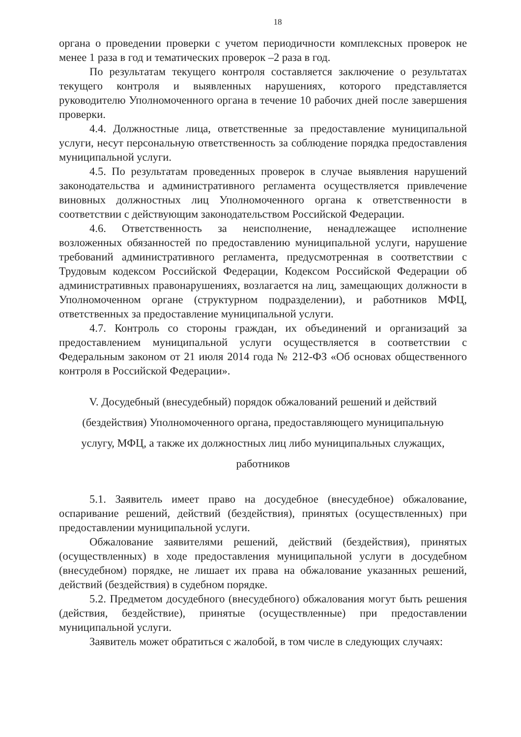18
органа о проведении проверки с учетом периодичности комплексных проверок не менее 1 раза в год и тематических проверок –2 раза в год.
По результатам текущего контроля составляется заключение о результатах текущего контроля и выявленных нарушениях, которого представляется руководителю Уполномоченного органа в течение 10 рабочих дней после завершения проверки.
4.4. Должностные лица, ответственные за предоставление муниципальной услуги, несут персональную ответственность за соблюдение порядка предоставления муниципальной услуги.
4.5. По результатам проведенных проверок в случае выявления нарушений законодательства и административного регламента осуществляется привлечение виновных должностных лиц Уполномоченного органа к ответственности в соответствии с действующим законодательством Российской Федерации.
4.6. Ответственность за неисполнение, ненадлежащее исполнение возложенных обязанностей по предоставлению муниципальной услуги, нарушение требований административного регламента, предусмотренная в соответствии с Трудовым кодексом Российской Федерации, Кодексом Российской Федерации об административных правонарушениях, возлагается на лиц, замещающих должности в Уполномоченном органе (структурном подразделении), и работников МФЦ, ответственных за предоставление муниципальной услуги.
4.7. Контроль со стороны граждан, их объединений и организаций за предоставлением муниципальной услуги осуществляется в соответствии с Федеральным законом от 21 июля 2014 года № 212-ФЗ «Об основах общественного контроля в Российской Федерации».
V. Досудебный (внесудебный) порядок обжалований решений и действий (бездействия) Уполномоченного органа, предоставляющего муниципальную услугу, МФЦ, а также их должностных лиц либо муниципальных служащих, работников
5.1. Заявитель имеет право на досудебное (внесудебное) обжалование, оспаривание решений, действий (бездействия), принятых (осуществленных) при предоставлении муниципальной услуги.
Обжалование заявителями решений, действий (бездействия), принятых (осуществленных) в ходе предоставления муниципальной услуги в досудебном (внесудебном) порядке, не лишает их права на обжалование указанных решений, действий (бездействия) в судебном порядке.
5.2. Предметом досудебного (внесудебного) обжалования могут быть решения (действия, бездействие), принятые (осуществленные) при предоставлении муниципальной услуги.
Заявитель может обратиться с жалобой, в том числе в следующих случаях: